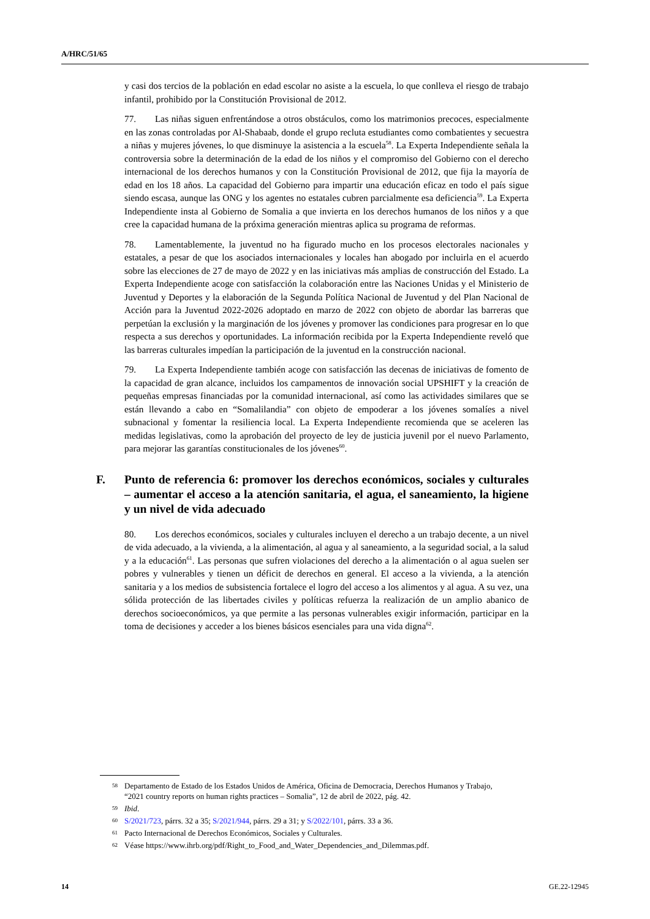A/HRC/51/65
y casi dos tercios de la población en edad escolar no asiste a la escuela, lo que conlleva el riesgo de trabajo infantil, prohibido por la Constitución Provisional de 2012.
77. Las niñas siguen enfrentándose a otros obstáculos, como los matrimonios precoces, especialmente en las zonas controladas por Al-Shabaab, donde el grupo recluta estudiantes como combatientes y secuestra a niñas y mujeres jóvenes, lo que disminuye la asistencia a la escuela<sup>58</sup>. La Experta Independiente señala la controversia sobre la determinación de la edad de los niños y el compromiso del Gobierno con el derecho internacional de los derechos humanos y con la Constitución Provisional de 2012, que fija la mayoría de edad en los 18 años. La capacidad del Gobierno para impartir una educación eficaz en todo el país sigue siendo escasa, aunque las ONG y los agentes no estatales cubren parcialmente esa deficiencia<sup>59</sup>. La Experta Independiente insta al Gobierno de Somalia a que invierta en los derechos humanos de los niños y a que cree la capacidad humana de la próxima generación mientras aplica su programa de reformas.
78. Lamentablemente, la juventud no ha figurado mucho en los procesos electorales nacionales y estatales, a pesar de que los asociados internacionales y locales han abogado por incluirla en el acuerdo sobre las elecciones de 27 de mayo de 2022 y en las iniciativas más amplias de construcción del Estado. La Experta Independiente acoge con satisfacción la colaboración entre las Naciones Unidas y el Ministerio de Juventud y Deportes y la elaboración de la Segunda Política Nacional de Juventud y del Plan Nacional de Acción para la Juventud 2022-2026 adoptado en marzo de 2022 con objeto de abordar las barreras que perpetúan la exclusión y la marginación de los jóvenes y promover las condiciones para progresar en lo que respecta a sus derechos y oportunidades. La información recibida por la Experta Independiente reveló que las barreras culturales impedían la participación de la juventud en la construcción nacional.
79. La Experta Independiente también acoge con satisfacción las decenas de iniciativas de fomento de la capacidad de gran alcance, incluidos los campamentos de innovación social UPSHIFT y la creación de pequeñas empresas financiadas por la comunidad internacional, así como las actividades similares que se están llevando a cabo en “Somalilandia” con objeto de empoderar a los jóvenes somalíes a nivel subnacional y fomentar la resiliencia local. La Experta Independiente recomienda que se aceleren las medidas legislativas, como la aprobación del proyecto de ley de justicia juvenil por el nuevo Parlamento, para mejorar las garantías constitucionales de los jóvenes<sup>60</sup>.
F. Punto de referencia 6: promover los derechos económicos, sociales y culturales – aumentar el acceso a la atención sanitaria, el agua, el saneamiento, la higiene y un nivel de vida adecuado
80. Los derechos económicos, sociales y culturales incluyen el derecho a un trabajo decente, a un nivel de vida adecuado, a la vivienda, a la alimentación, al agua y al saneamiento, a la seguridad social, a la salud y a la educación<sup>61</sup>. Las personas que sufren violaciones del derecho a la alimentación o al agua suelen ser pobres y vulnerables y tienen un déficit de derechos en general. El acceso a la vivienda, a la atención sanitaria y a los medios de subsistencia fortalece el logro del acceso a los alimentos y al agua. A su vez, una sólida protección de las libertades civiles y políticas refuerza la realización de un amplio abanico de derechos socioeconómicos, ya que permite a las personas vulnerables exigir información, participar en la toma de decisiones y acceder a los bienes básicos esenciales para una vida digna<sup>62</sup>.
58 Departamento de Estado de los Estados Unidos de América, Oficina de Democracia, Derechos Humanos y Trabajo, “2021 country reports on human rights practices – Somalia”, 12 de abril de 2022, pág. 42.
59 Ibid.
60 S/2021/723, párrs. 32 a 35; S/2021/944, párrs. 29 a 31; y S/2022/101, párrs. 33 a 36.
61 Pacto Internacional de Derechos Económicos, Sociales y Culturales.
62 Véase https://www.ihrb.org/pdf/Right_to_Food_and_Water_Dependencies_and_Dilemmas.pdf.
14 GE.22-12945